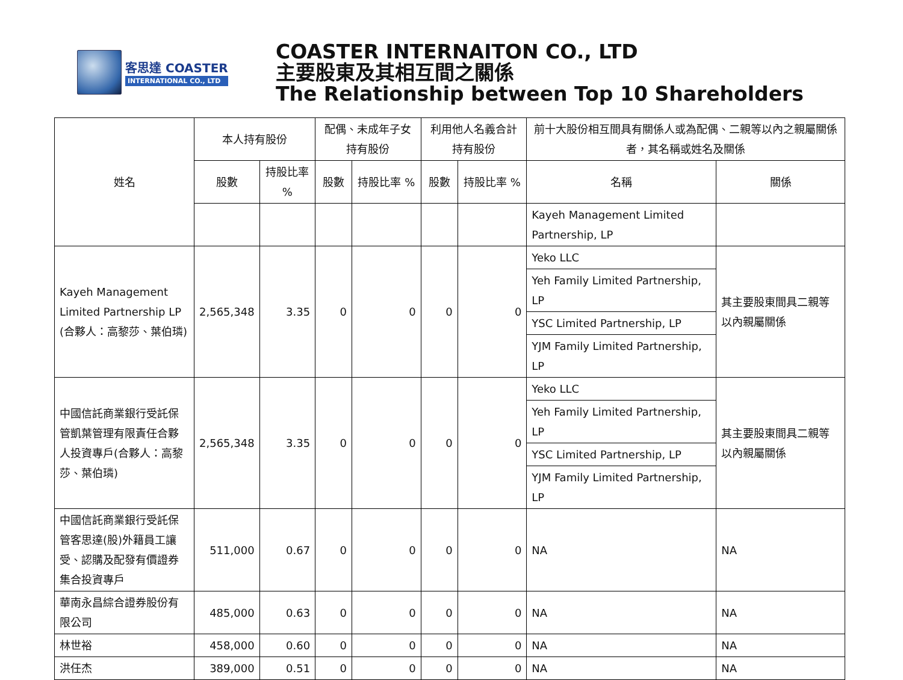客思達 COASTER
INTERNATIONAL CO., LTD
COASTER INTERNAITON CO., LTD
主要股東及其相互間之關係
The Relationship between Top 10 Shareholders
| 姓名 | 本人持有股份 | | 配偶、未成年子女持有股份 | | 利用他人名義合計持有股份 | | 前十大股份相互間具有關係人或為配偶、二親等以內之親屬關係者，其名稱或姓名及關係 | |
| --- | --- | --- | --- | --- | --- | --- | --- | --- |
| | 股數 | 持股比率 % | 股數 | 持股比率 % | 股數 | 持股比率 % | 名稱 | 關係 |
| | | | | | | | Kayeh Management Limited Partnership, LP | |
| Kayeh Management Limited Partnership LP (合夥人：高黎莎、葉伯璘) | 2,565,348 | 3.35 | 0 | 0 | 0 | 0 | Yeko LLC | 其主要股東間具二親等以內親屬關係 |
| | | | | | | | Yeh Family Limited Partnership, LP | |
| | | | | | | | YSC Limited Partnership, LP | |
| | | | | | | | YJM Family Limited Partnership, LP | |
| 中國信託商業銀行受託保管凱葉管理有限責任合夥人投資專戶(合夥人：高黎莎、葉伯璘) | 2,565,348 | 3.35 | 0 | 0 | 0 | 0 | Yeko LLC | 其主要股東間具二親等以內親屬關係 |
| | | | | | | | Yeh Family Limited Partnership, LP | |
| | | | | | | | YSC Limited Partnership, LP | |
| | | | | | | | YJM Family Limited Partnership, LP | |
| 中國信託商業銀行受託保管客思達(股)外籍員工讓受、認購及配發有價證券集合投資專戶 | 511,000 | 0.67 | 0 | 0 | 0 | 0 | NA | NA |
| 華南永昌綜合證券股份有限公司 | 485,000 | 0.63 | 0 | 0 | 0 | 0 | NA | NA |
| 林世裕 | 458,000 | 0.60 | 0 | 0 | 0 | 0 | NA | NA |
| 洪任杰 | 389,000 | 0.51 | 0 | 0 | 0 | 0 | NA | NA |